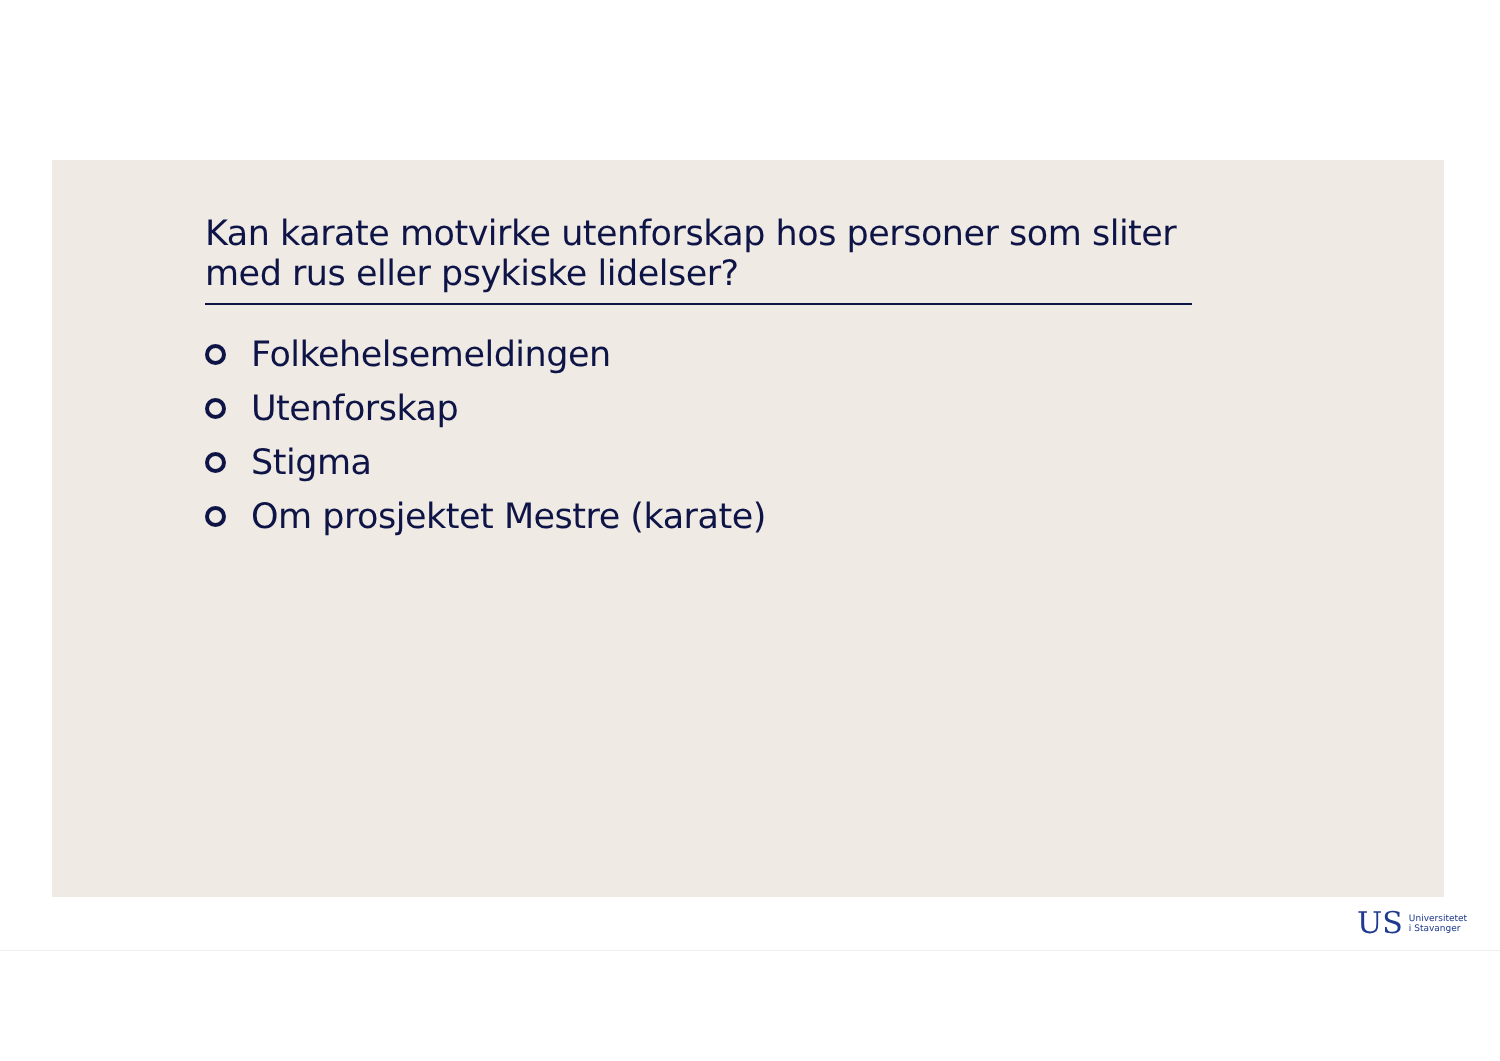Kan karate motvirke utenforskap hos personer som sliter med rus eller psykiske lidelser?
Folkehelsemeldingen
Utenforskap
Stigma
Om prosjektet Mestre (karate)
US Universitetet
i Stavanger